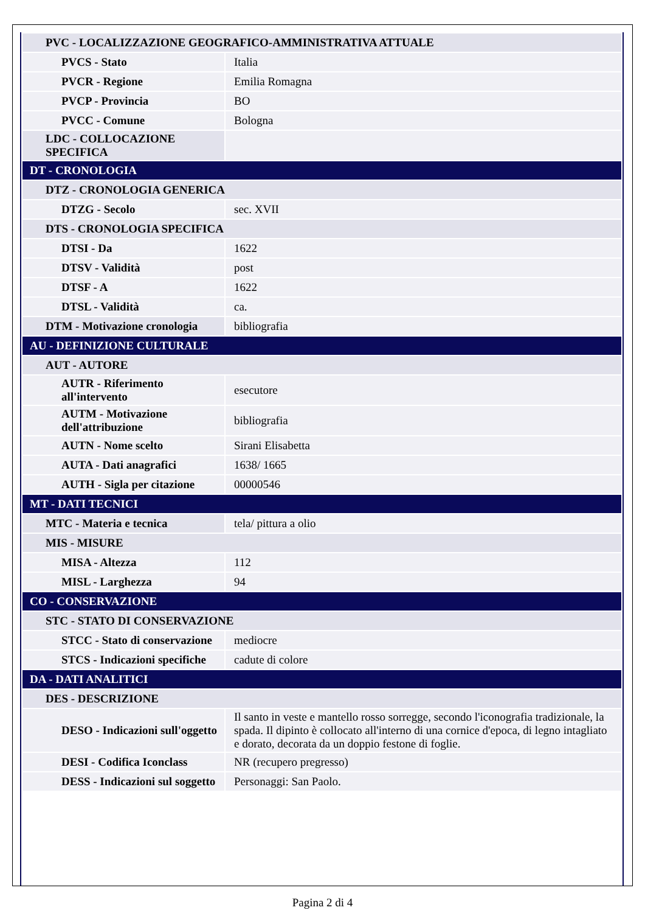| PVC - LOCALIZZAZIONE GEOGRAFICO-AMMINISTRATIVA ATTUALE | |
| PVCS - Stato | Italia |
| PVCR - Regione | Emilia Romagna |
| PVCP - Provincia | BO |
| PVCC - Comune | Bologna |
| LDC - COLLOCAZIONE SPECIFICA | |
| DT - CRONOLOGIA | |
| DTZ - CRONOLOGIA GENERICA | |
| DTZG - Secolo | sec. XVII |
| DTS - CRONOLOGIA SPECIFICA | |
| DTSI - Da | 1622 |
| DTSV - Validità | post |
| DTSF - A | 1622 |
| DTSL - Validità | ca. |
| DTM - Motivazione cronologia | bibliografia |
| AU - DEFINIZIONE CULTURALE | |
| AUT - AUTORE | |
| AUTR - Riferimento all'intervento | esecutore |
| AUTM - Motivazione dell'attribuzione | bibliografia |
| AUTN - Nome scelto | Sirani Elisabetta |
| AUTA - Dati anagrafici | 1638/ 1665 |
| AUTH - Sigla per citazione | 00000546 |
| MT - DATI TECNICI | |
| MTC - Materia e tecnica | tela/ pittura a olio |
| MIS - MISURE | |
| MISA - Altezza | 112 |
| MISL - Larghezza | 94 |
| CO - CONSERVAZIONE | |
| STC - STATO DI CONSERVAZIONE | |
| STCC - Stato di conservazione | mediocre |
| STCS - Indicazioni specifiche | cadute di colore |
| DA - DATI ANALITICI | |
| DES - DESCRIZIONE | |
| DESO - Indicazioni sull'oggetto | Il santo in veste e mantello rosso sorregge, secondo l'iconografia tradizionale, la spada. Il dipinto è collocato all'interno di una cornice d'epoca, di legno intagliato e dorato, decorata da un doppio festone di foglie. |
| DESI - Codifica Iconclass | NR (recupero pregresso) |
| DESS - Indicazioni sul soggetto | Personaggi: San Paolo. |
Pagina 2 di 4